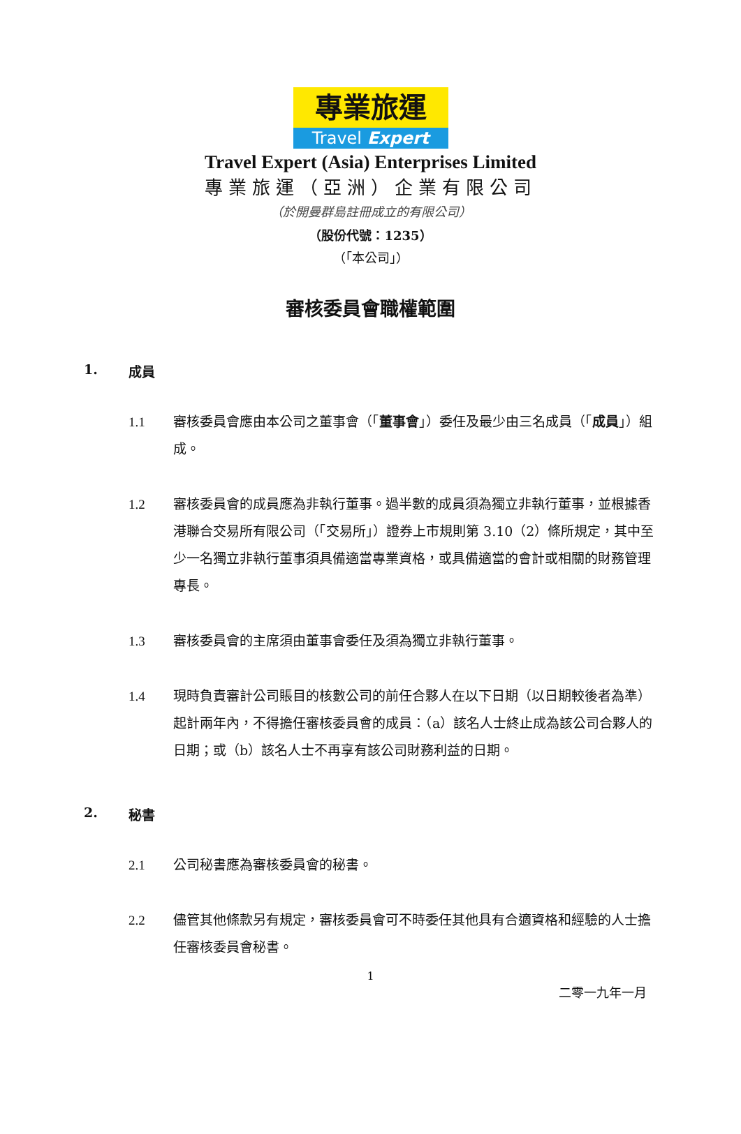專業旅運
Travel Expert
Travel Expert (Asia) Enterprises Limited
專業旅運（亞洲）企業有限公司
（於開曼群島註冊成立的有限公司）
（股份代號：1235）
（「本公司」）
審核委員會職權範圍
1. 成員
1.1 審核委員會應由本公司之董事會（「董事會」）委任及最少由三名成員（「成員」）組成。
1.2 審核委員會的成員應為非執行董事。過半數的成員須為獨立非執行董事，並根據香港聯合交易所有限公司（「交易所」）證券上市規則第 3.10（2）條所規定，其中至少一名獨立非執行董事須具備適當專業資格，或具備適當的會計或相關的財務管理專長。
1.3 審核委員會的主席須由董事會委任及須為獨立非執行董事。
1.4 現時負責審計公司賬目的核數公司的前任合夥人在以下日期（以日期較後者為準）起計兩年內，不得擔任審核委員會的成員：（a）該名人士終止成為該公司合夥人的日期；或（b）該名人士不再享有該公司財務利益的日期。
2. 秘書
2.1 公司秘書應為審核委員會的秘書。
2.2 儘管其他條款另有規定，審核委員會可不時委任其他具有合適資格和經驗的人士擔任審核委員會秘書。
1
二零一九年一月